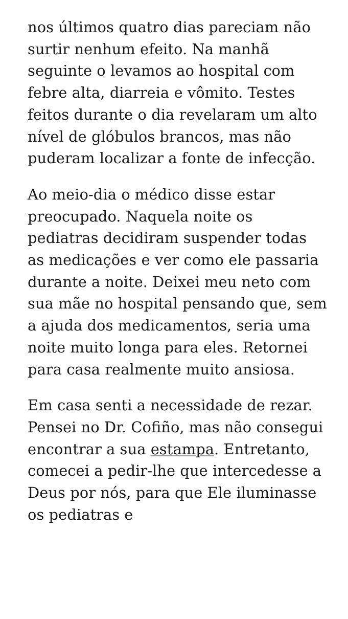nos últimos quatro dias pareciam não surtir nenhum efeito. Na manhã seguinte o levamos ao hospital com febre alta, diarreia e vômito. Testes feitos durante o dia revelaram um alto nível de glóbulos brancos, mas não puderam localizar a fonte de infecção.
Ao meio-dia o médico disse estar preocupado. Naquela noite os pediatras decidiram suspender todas as medicações e ver como ele passaria durante a noite. Deixei meu neto com sua mãe no hospital pensando que, sem a ajuda dos medicamentos, seria uma noite muito longa para eles. Retornei para casa realmente muito ansiosa.
Em casa senti a necessidade de rezar. Pensei no Dr. Cofiño, mas não consegui encontrar a sua estampa. Entretanto, comecei a pedir-lhe que intercedesse a Deus por nós, para que Ele iluminasse os pediatras e